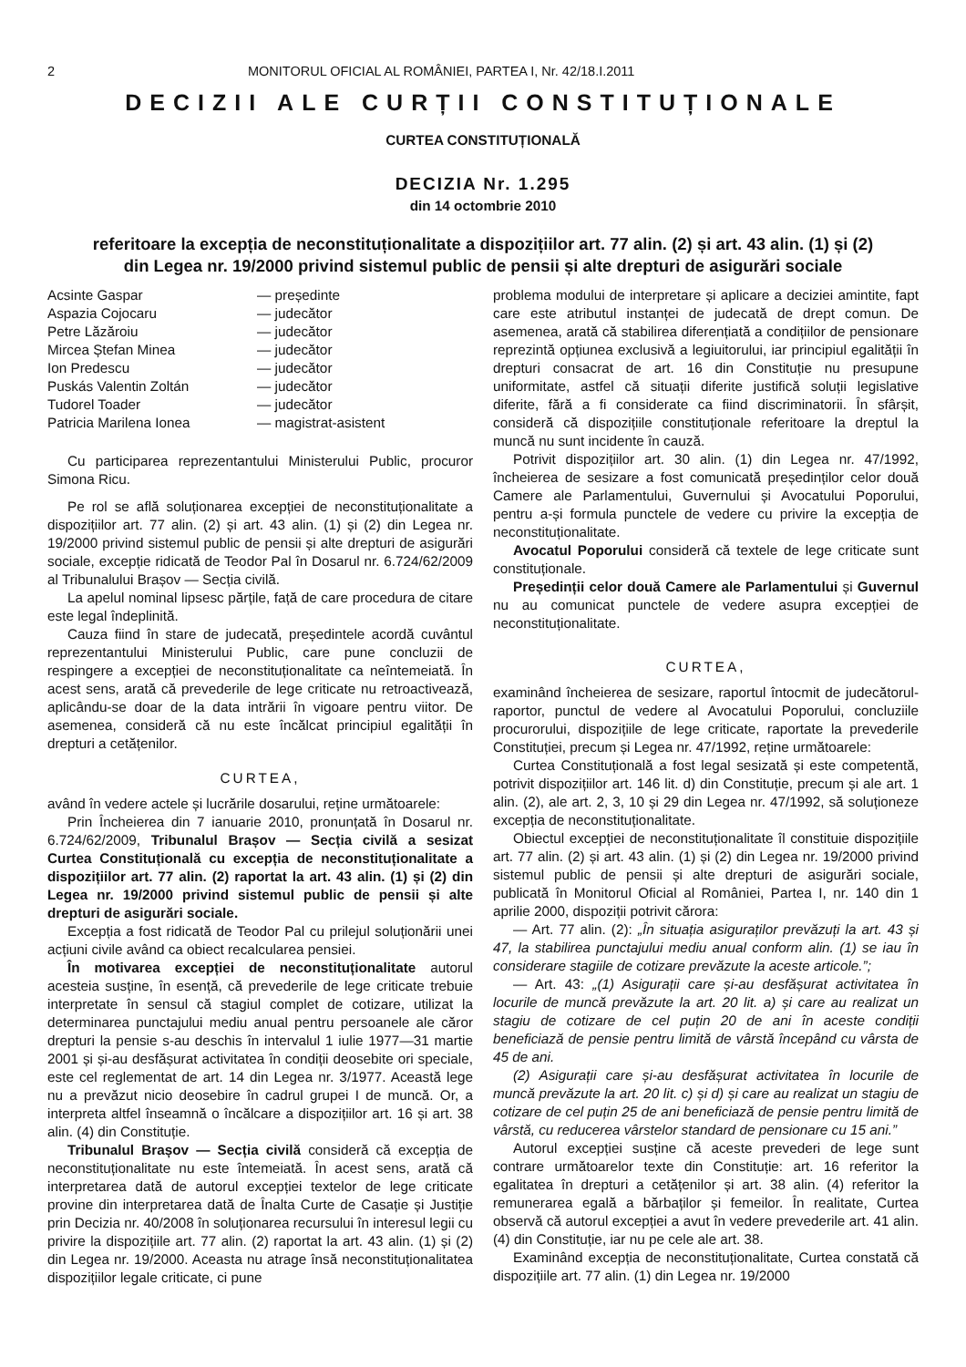2 MONITORUL OFICIAL AL ROMÂNIEI, PARTEA I, Nr. 42/18.I.2011
DECIZII ALE CURȚII CONSTITUȚIONALE
CURTEA CONSTITUȚIONALĂ
DECIZIA Nr. 1.295
din 14 octombrie 2010
referitoare la excepția de neconstituționalitate a dispozițiilor art. 77 alin. (2) și art. 43 alin. (1) și (2)
din Legea nr. 19/2000 privind sistemul public de pensii și alte drepturi de asigurări sociale
| Acsinte Gaspar | — președinte |
| Aspazia Cojocaru | — judecător |
| Petre Lăzăroiu | — judecător |
| Mircea Ștefan Minea | — judecător |
| Ion Predescu | — judecător |
| Puskás Valentin Zoltán | — judecător |
| Tudorel Toader | — judecător |
| Patricia Marilena Ionea | — magistrat-asistent |
Cu participarea reprezentantului Ministerului Public, procuror Simona Ricu.
Pe rol se află soluționarea excepției de neconstituționalitate a dispozițiilor art. 77 alin. (2) și art. 43 alin. (1) și (2) din Legea nr. 19/2000 privind sistemul public de pensii și alte drepturi de asigurări sociale, excepție ridicată de Teodor Pal în Dosarul nr. 6.724/62/2009 al Tribunalului Brașov — Secția civilă.
La apelul nominal lipsesc părțile, față de care procedura de citare este legal îndeplinită.
Cauza fiind în stare de judecată, președintele acordă cuvântul reprezentantului Ministerului Public, care pune concluzii de respingere a excepției de neconstituționalitate ca neîntemeiată. În acest sens, arată că prevederile de lege criticate nu retroactivează, aplicându-se doar de la data intrării în vigoare pentru viitor. De asemenea, consideră că nu este încălcat principiul egalității în drepturi a cetățenilor.
CURTEA,
având în vedere actele și lucrările dosarului, reține următoarele:
Prin Încheierea din 7 ianuarie 2010, pronunțată în Dosarul nr. 6.724/62/2009, Tribunalul Brașov — Secția civilă a sesizat Curtea Constituțională cu excepția de neconstituționalitate a dispozițiilor art. 77 alin. (2) raportat la art. 43 alin. (1) și (2) din Legea nr. 19/2000 privind sistemul public de pensii și alte drepturi de asigurări sociale.
Excepția a fost ridicată de Teodor Pal cu prilejul soluționării unei acțiuni civile având ca obiect recalcularea pensiei.
În motivarea excepției de neconstituționalitate autorul acesteia susține, în esență, că prevederile de lege criticate trebuie interpretate în sensul că stagiul complet de cotizare, utilizat la determinarea punctajului mediu anual pentru persoanele ale căror drepturi la pensie s-au deschis în intervalul 1 iulie 1977—31 martie 2001 și și-au desfășurat activitatea în condiții deosebite ori speciale, este cel reglementat de art. 14 din Legea nr. 3/1977. Această lege nu a prevăzut nicio deosebire în cadrul grupei I de muncă. Or, a interpreta altfel înseamnă o încălcare a dispozițiilor art. 16 și art. 38 alin. (4) din Constituție.
Tribunalul Brașov — Secția civilă consideră că excepția de neconstituționalitate nu este întemeiată. În acest sens, arată că interpretarea dată de autorul excepției textelor de lege criticate provine din interpretarea dată de Înalta Curte de Casație și Justiție prin Decizia nr. 40/2008 în soluționarea recursului în interesul legii cu privire la dispozițiile art. 77 alin. (2) raportat la art. 43 alin. (1) și (2) din Legea nr. 19/2000. Aceasta nu atrage însă neconstituționalitatea dispozițiilor legale criticate, ci pune
problema modului de interpretare și aplicare a deciziei amintite, fapt care este atributul instanței de judecată de drept comun. De asemenea, arată că stabilirea diferențiată a condițiilor de pensionare reprezintă opțiunea exclusivă a legiuitorului, iar principiul egalității în drepturi consacrat de art. 16 din Constituție nu presupune uniformitate, astfel că situații diferite justifică soluții legislative diferite, fără a fi considerate ca fiind discriminatorii. În sfârșit, consideră că dispozițiile constituționale referitoare la dreptul la muncă nu sunt incidente în cauză.
Potrivit dispozițiilor art. 30 alin. (1) din Legea nr. 47/1992, încheierea de sesizare a fost comunicată președinților celor două Camere ale Parlamentului, Guvernului și Avocatului Poporului, pentru a-și formula punctele de vedere cu privire la excepția de neconstituționalitate.
Avocatul Poporului consideră că textele de lege criticate sunt constituționale.
Președinții celor două Camere ale Parlamentului și Guvernul nu au comunicat punctele de vedere asupra excepției de neconstituționalitate.
CURTEA,
examinând încheierea de sesizare, raportul întocmit de judecătorul-raportor, punctul de vedere al Avocatului Poporului, concluziile procurorului, dispozițiile de lege criticate, raportate la prevederile Constituției, precum și Legea nr. 47/1992, reține următoarele:
Curtea Constituțională a fost legal sesizată și este competentă, potrivit dispozițiilor art. 146 lit. d) din Constituție, precum și ale art. 1 alin. (2), ale art. 2, 3, 10 și 29 din Legea nr. 47/1992, să soluționeze excepția de neconstituționalitate.
Obiectul excepției de neconstituționalitate îl constituie dispozițiile art. 77 alin. (2) și art. 43 alin. (1) și (2) din Legea nr. 19/2000 privind sistemul public de pensii și alte drepturi de asigurări sociale, publicată în Monitorul Oficial al României, Partea I, nr. 140 din 1 aprilie 2000, dispoziții potrivit cărora:
— Art. 77 alin. (2): „În situația asiguraților prevăzuți la art. 43 și 47, la stabilirea punctajului mediu anual conform alin. (1) se iau în considerare stagiile de cotizare prevăzute la aceste articole.”;
— Art. 43: „(1) Asigurații care și-au desfășurat activitatea în locurile de muncă prevăzute la art. 20 lit. a) și care au realizat un stagiu de cotizare de cel puțin 20 de ani în aceste condiții beneficiază de pensie pentru limită de vârstă începând cu vârsta de 45 de ani.
(2) Asigurații care și-au desfășurat activitatea în locurile de muncă prevăzute la art. 20 lit. c) și d) și care au realizat un stagiu de cotizare de cel puțin 25 de ani beneficiază de pensie pentru limită de vârstă, cu reducerea vârstelor standard de pensionare cu 15 ani.”
Autorul excepției susține că aceste prevederi de lege sunt contrare următoarelor texte din Constituție: art. 16 referitor la egalitatea în drepturi a cetățenilor și art. 38 alin. (4) referitor la remunerarea egală a bărbaților și femeilor. În realitate, Curtea observă că autorul excepției a avut în vedere prevederile art. 41 alin. (4) din Constituție, iar nu pe cele ale art. 38.
Examinând excepția de neconstituționalitate, Curtea constată că dispozițiile art. 77 alin. (1) din Legea nr. 19/2000